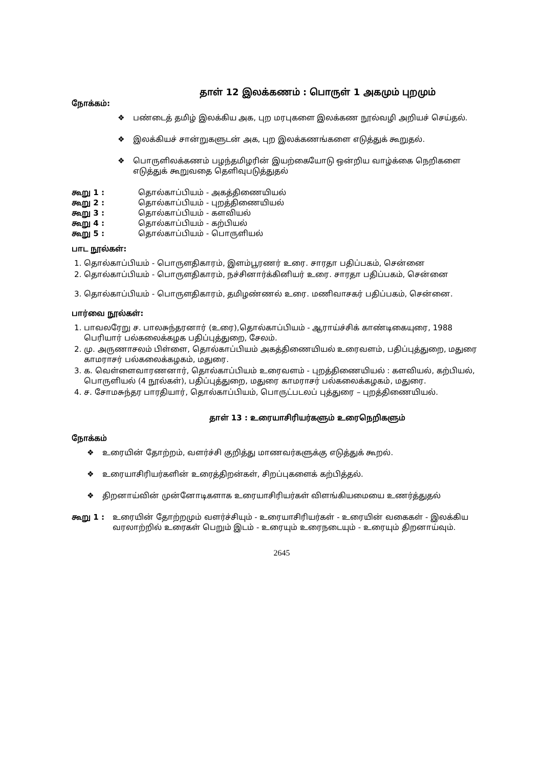தாள் 12 இலக்கணம் : பொருள் 1 அகமும் புறமும்
நோக்கம்:
❖ பண்டைத் தமிழ் இலக்கிய அக, புற மரபுகளை இலக்கண நூல்வழி அறியச் செய்தல்.
❖ இலக்கியச் சான்றுகளுடன் அக, புற இலக்கணங்களை எடுத்துக் கூறுதல்.
❖ பொருளிலக்கணம் பழந்தமிழரின் இயற்கையோடு ஒன்றிய வாழ்க்கை நெறிகளை எடுத்துக் கூறுவதை தெளிவுபடுத்துதல்
| கூறு 1 : | தொல்காப்பியம் - அகத்திணையியல் |
| கூறு 2 : | தொல்காப்பியம் - புறத்திணையியல் |
| கூறு 3 : | தொல்காப்பியம் - களவியல் |
| கூறு 4 : | தொல்காப்பியம் - கற்பியல் |
| கூறு 5 : | தொல்காப்பியம் - பொருளியல் |
பாட நூல்கள்:
1. தொல்காப்பியம் - பொருளதிகாரம், இளம்பூரணர் உரை. சாரதா பதிப்பகம், சென்னை
2. தொல்காப்பியம் - பொருளதிகாரம், நச்சினார்க்கினியர் உரை. சாரதா பதிப்பகம், சென்னை
3. தொல்காப்பியம் - பொருளதிகாரம், தமிழண்ணல் உரை. மணிவாசகர் பதிப்பகம், சென்னை.
பார்வை நூல்கள்:
1. பாவலரேறு ச. பாலசுந்தரனார் (உரை),தொல்காப்பியம் - ஆராய்ச்சிக் காண்டிகையுரை, 1988 பெரியார் பல்கலைக்கழக பதிப்புத்துறை, சேலம்.
2. மு. அருணாசலம் பிள்ளை, தொல்காப்பியம் அகத்திணையியல் உரைவளம், பதிப்புத்துறை, மதுரை காமராசர் பல்கலைக்கழகம், மதுரை.
3. க. வெள்ளைவாரணனார், தொல்காப்பியம் உரைவளம் - புறத்திணையியல் : களவியல், கற்பியல், பொருளியல் (4 நூல்கள்), பதிப்புத்துறை, மதுரை காமராசர் பல்கலைக்கழகம், மதுரை.
4. ச. சோமசுந்தர பாரதியார், தொல்காப்பியம், பொருட்படலப் புத்துரை – புறத்திணையியல்.
தாள் 13 : உரையாசிரியர்களும் உரைநெறிகளும்
நோக்கம்
❖ உரையின் தோற்றம், வளர்ச்சி குறித்து மாணவர்களுக்கு எடுத்துக் கூறல்.
❖ உரையாசிரியர்களின் உரைத்திறன்கள், சிறப்புகளைக் கற்பித்தல்.
❖ திறனாய்வின் முன்னோடிகளாக உரையாசிரியர்கள் விளங்கியமையை உணர்த்துதல்
கூறு 1 : உரையின் தோற்றமும் வளர்ச்சியும் - உரையாசிரியர்கள் - உரையின் வகைகள் - இலக்கிய வரலாற்றில் உரைகள் பெறும் இடம் - உரையும் உரைநடையும் - உரையும் திறனாய்வும்.
2645